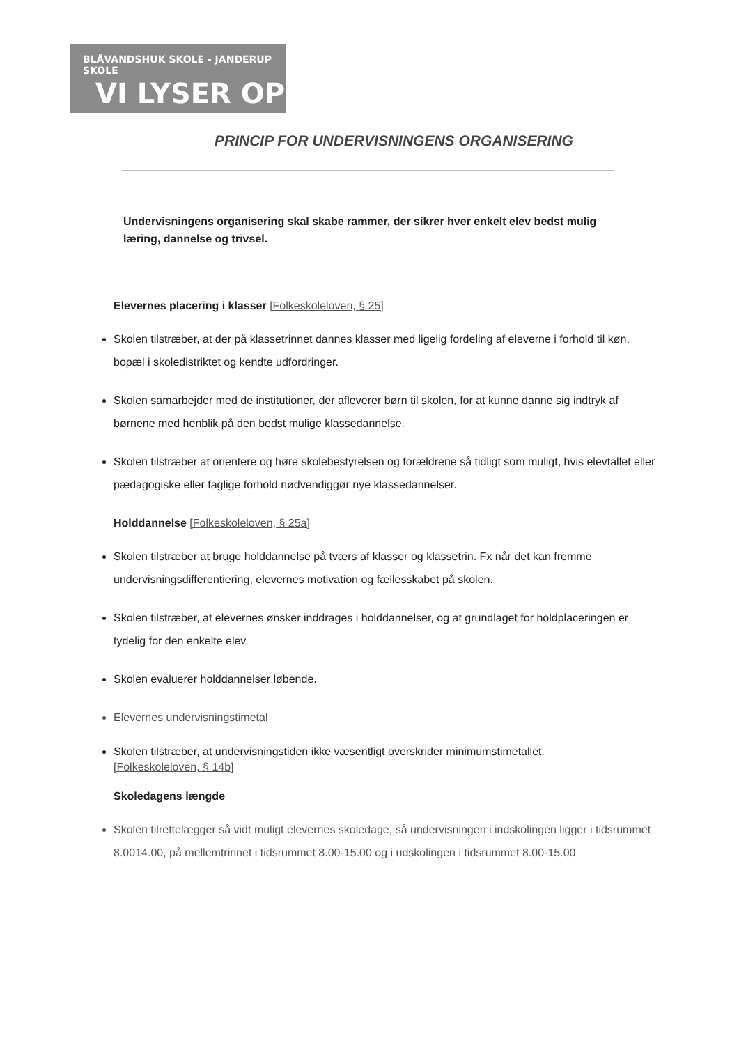BLÅVANDSHUK SKOLE - JANDERUP SKOLE
VI LYSER OP
PRINCIP FOR UNDERVISNINGENS ORGANISERING
Undervisningens organisering skal skabe rammer, der sikrer hver enkelt elev bedst mulig læring, dannelse og trivsel.
Elevernes placering i klasser [Folkeskoleloven, § 25]
Skolen tilstræber, at der på klassetrinnet dannes klasser med ligelig fordeling af eleverne i forhold til køn, bopæl i skoledistriktet og kendte udfordringer.
Skolen samarbejder med de institutioner, der afleverer børn til skolen, for at kunne danne sig indtryk af børnene med henblik på den bedst mulige klassedannelse.
Skolen tilstræber at orientere og høre skolebestyrelsen og forældrene så tidligt som muligt, hvis elevtallet eller pædagogiske eller faglige forhold nødvendiggør nye klassedannelser.
Holddannelse [Folkeskoleloven, § 25a]
Skolen tilstræber at bruge holddannelse på tværs af klasser og klassetrin. Fx når det kan fremme undervisningsdifferentiering, elevernes motivation og fællesskabet på skolen.
Skolen tilstræber, at elevernes ønsker inddrages i holddannelser, og at grundlaget for holdplaceringen er tydelig for den enkelte elev.
Skolen evaluerer holddannelser løbende.
Elevernes undervisningstimetal
Skolen tilstræber, at undervisningstiden ikke væsentligt overskrider minimumstimetallet.
[Folkeskoleloven, § 14b]
Skoledagens længde
Skolen tilrettelægger så vidt muligt elevernes skoledage, så undervisningen i indskolingen ligger i tidsrummet 8.0014.00, på mellemtrinnet i tidsrummet 8.00-15.00 og i udskolingen i tidsrummet 8.00-15.00